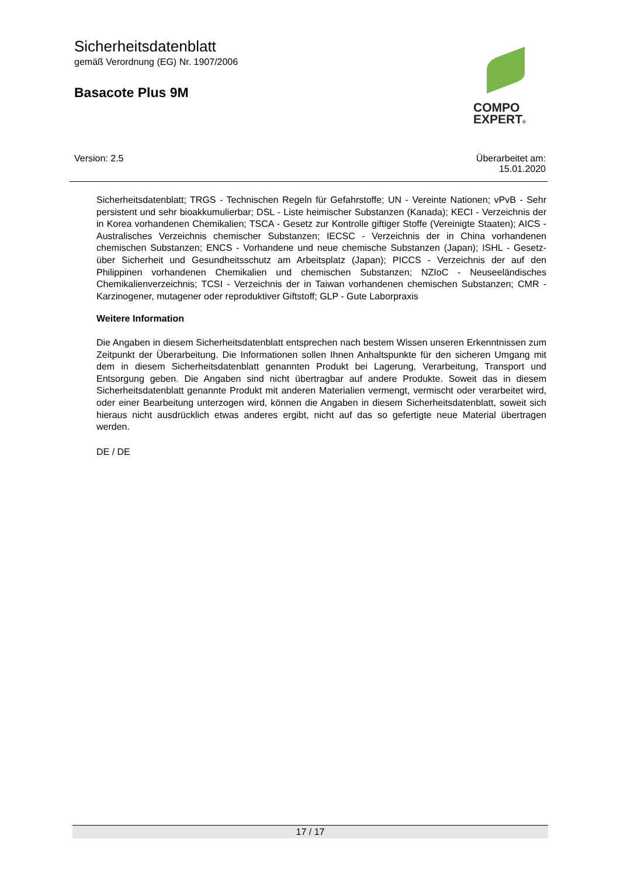Sicherheitsdatenblatt
gemäß Verordnung (EG) Nr. 1907/2006
Basacote Plus 9M
COMPO
EXPERT®
Version: 2.5 Überarbeitet am:
15.01.2020
Sicherheitsdatenblatt; TRGS - Technischen Regeln für Gefahrstoffe; UN - Vereinte Nationen; vPvB - Sehr persistent und sehr bioakkumulierbar; DSL - Liste heimischer Substanzen (Kanada); KECI - Verzeichnis der in Korea vorhandenen Chemikalien; TSCA - Gesetz zur Kontrolle giftiger Stoffe (Vereinigte Staaten); AICS - Australisches Verzeichnis chemischer Substanzen; IECSC - Verzeichnis der in China vorhandenen chemischen Substanzen; ENCS - Vorhandene und neue chemische Substanzen (Japan); ISHL - Gesetz- über Sicherheit und Gesundheitsschutz am Arbeitsplatz (Japan); PICCS - Verzeichnis der auf den Philippinen vorhandenen Chemikalien und chemischen Substanzen; NZIoC - Neuseeländisches Chemikalienverzeichnis; TCSI - Verzeichnis der in Taiwan vorhandenen chemischen Substanzen; CMR - Karzinogener, mutagener oder reproduktiver Giftstoff; GLP - Gute Laborpraxis
Weitere Information
Die Angaben in diesem Sicherheitsdatenblatt entsprechen nach bestem Wissen unseren Erkenntnissen zum Zeitpunkt der Überarbeitung. Die Informationen sollen Ihnen Anhaltspunkte für den sicheren Umgang mit dem in diesem Sicherheitsdatenblatt genannten Produkt bei Lagerung, Verarbeitung, Transport und Entsorgung geben. Die Angaben sind nicht übertragbar auf andere Produkte. Soweit das in diesem Sicherheitsdatenblatt genannte Produkt mit anderen Materialien vermengt, vermischt oder verarbeitet wird, oder einer Bearbeitung unterzogen wird, können die Angaben in diesem Sicherheitsdatenblatt, soweit sich hieraus nicht ausdrücklich etwas anderes ergibt, nicht auf das so gefertigte neue Material übertragen werden.
DE / DE
17 / 17